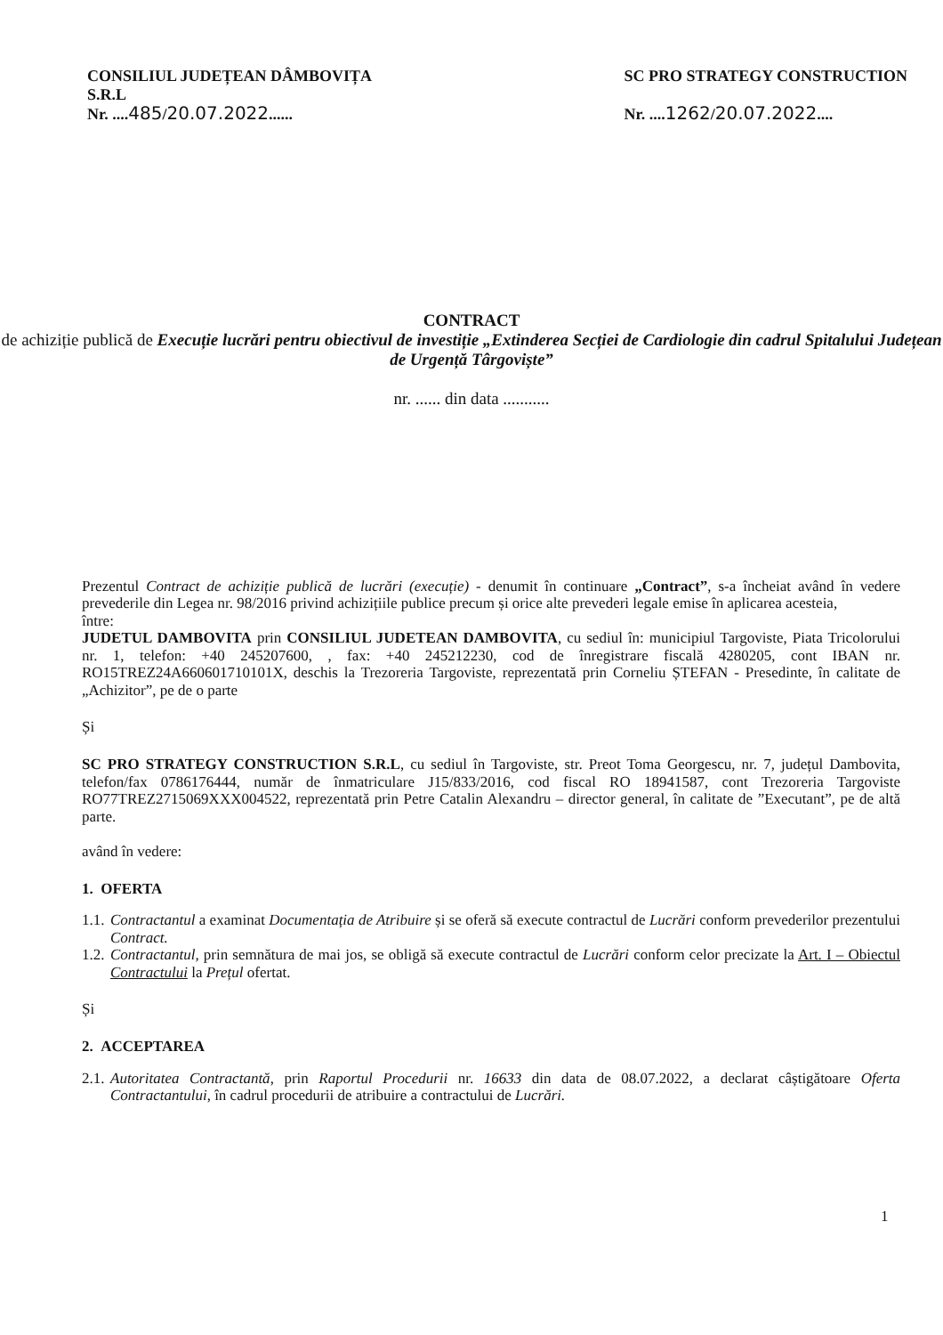CONSILIUL JUDEȚEAN DÂMBOVIȚA
S.R.L
Nr. ....485/20.07.2022......
SC PRO STRATEGY CONSTRUCTION
Nr. ....1262/20.07.2022....
CONTRACT
de achiziție publică de Execuție lucrări pentru obiectivul de investiție „Extinderea Secției de Cardiologie din cadrul Spitalului Județean de Urgență Târgoviște”
nr. ...... din data ...........
Prezentul Contract de achiziție publică de lucrări (execuție) - denumit în continuare „Contract”, s-a încheiat având în vedere prevederile din Legea nr. 98/2016 privind achizițiile publice precum și orice alte prevederi legale emise în aplicarea acesteia,
între:
JUDETUL DAMBOVITA prin CONSILIUL JUDETEAN DAMBOVITA, cu sediul în: municipiul Targoviste, Piata Tricolorului nr. 1, telefon: +40 245207600, , fax: +40 245212230, cod de înregistrare fiscală 4280205, cont IBAN nr. RO15TREZ24A660601710101X, deschis la Trezoreria Targoviste, reprezentată prin Corneliu ȘTEFAN - Presedinte, în calitate de „Achizitor”, pe de o parte
Și
SC PRO STRATEGY CONSTRUCTION S.R.L, cu sediul în Targoviste, str. Preot Toma Georgescu, nr. 7, județul Dambovita, telefon/fax 0786176444, număr de înmatriculare J15/833/2016, cod fiscal RO 18941587, cont Trezoreria Targoviste RO77TREZ2715069XXX004522, reprezentată prin Petre Catalin Alexandru – director general, în calitate de ”Executant”, pe de altă parte.
având în vedere:
1. OFERTA
1.1. Contractantul a examinat Documentația de Atribuire și se oferă să execute contractul de Lucrări conform prevederilor prezentului Contract.
1.2. Contractantul, prin semnătura de mai jos, se obligă să execute contractul de Lucrări conform celor precizate la Art. I – Obiectul Contractului la Prețul ofertat.
Și
2. ACCEPTAREA
2.1. Autoritatea Contractantă, prin Raportul Procedurii nr. 16633 din data de 08.07.2022, a declarat câștigătoare Oferta Contractantului, în cadrul procedurii de atribuire a contractului de Lucrări.
1